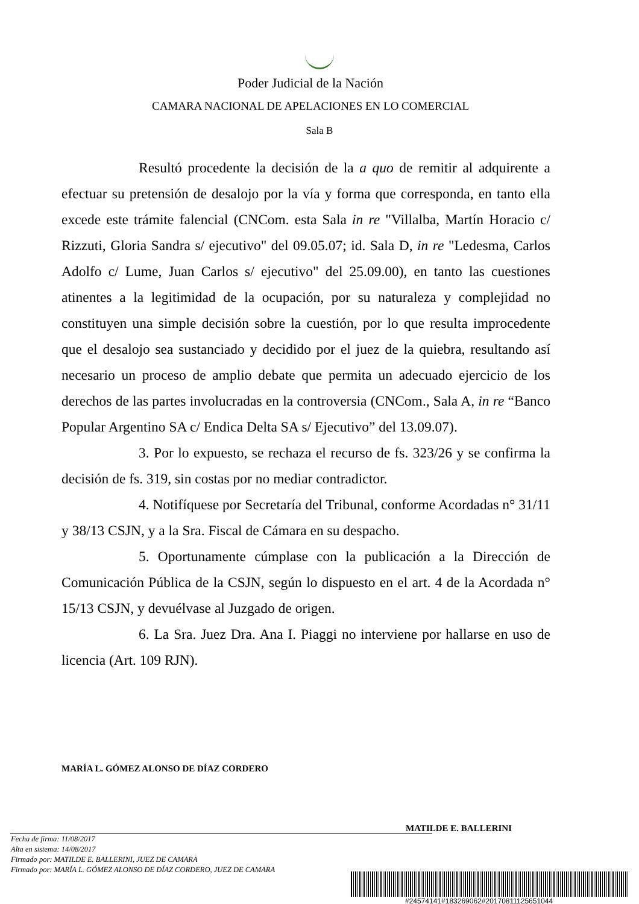Poder Judicial de la Nación
CAMARA NACIONAL DE APELACIONES EN LO COMERCIAL
Sala B
Resultó procedente la decisión de la a quo de remitir al adquirente a efectuar su pretensión de desalojo por la vía y forma que corresponda, en tanto ella excede este trámite falencial (CNCom. esta Sala in re "Villalba, Martín Horacio c/ Rizzuti, Gloria Sandra s/ ejecutivo" del 09.05.07; id. Sala D, in re "Ledesma, Carlos Adolfo c/ Lume, Juan Carlos s/ ejecutivo" del 25.09.00), en tanto las cuestiones atinentes a la legitimidad de la ocupación, por su naturaleza y complejidad no constituyen una simple decisión sobre la cuestión, por lo que resulta improcedente que el desalojo sea sustanciado y decidido por el juez de la quiebra, resultando así necesario un proceso de amplio debate que permita un adecuado ejercicio de los derechos de las partes involucradas en la controversia (CNCom., Sala A, in re “Banco Popular Argentino SA c/ Endica Delta SA s/ Ejecutivo” del 13.09.07).
3. Por lo expuesto, se rechaza el recurso de fs. 323/26 y se confirma la decisión de fs. 319, sin costas por no mediar contradictor.
4. Notifíquese por Secretaría del Tribunal, conforme Acordadas n° 31/11 y 38/13 CSJN, y a la Sra. Fiscal de Cámara en su despacho.
5. Oportunamente cúmplase con la publicación a la Dirección de Comunicación Pública de la CSJN, según lo dispuesto en el art. 4 de la Acordada n° 15/13 CSJN, y devuélvase al Juzgado de origen.
6. La Sra. Juez Dra. Ana I. Piaggi no interviene por hallarse en uso de licencia (Art. 109 RJN).
MARÍA L. GÓMEZ ALONSO DE DÍAZ CORDERO
MATILDE E. BALLERINI
Fecha de firma: 11/08/2017
Alta en sistema: 14/08/2017
Firmado por: MATILDE E. BALLERINI, JUEZ DE CAMARA
Firmado por: MARÍA L. GÓMEZ ALONSO DE DÍAZ CORDERO, JUEZ DE CAMARA
#24574141#183269062#20170811125651044